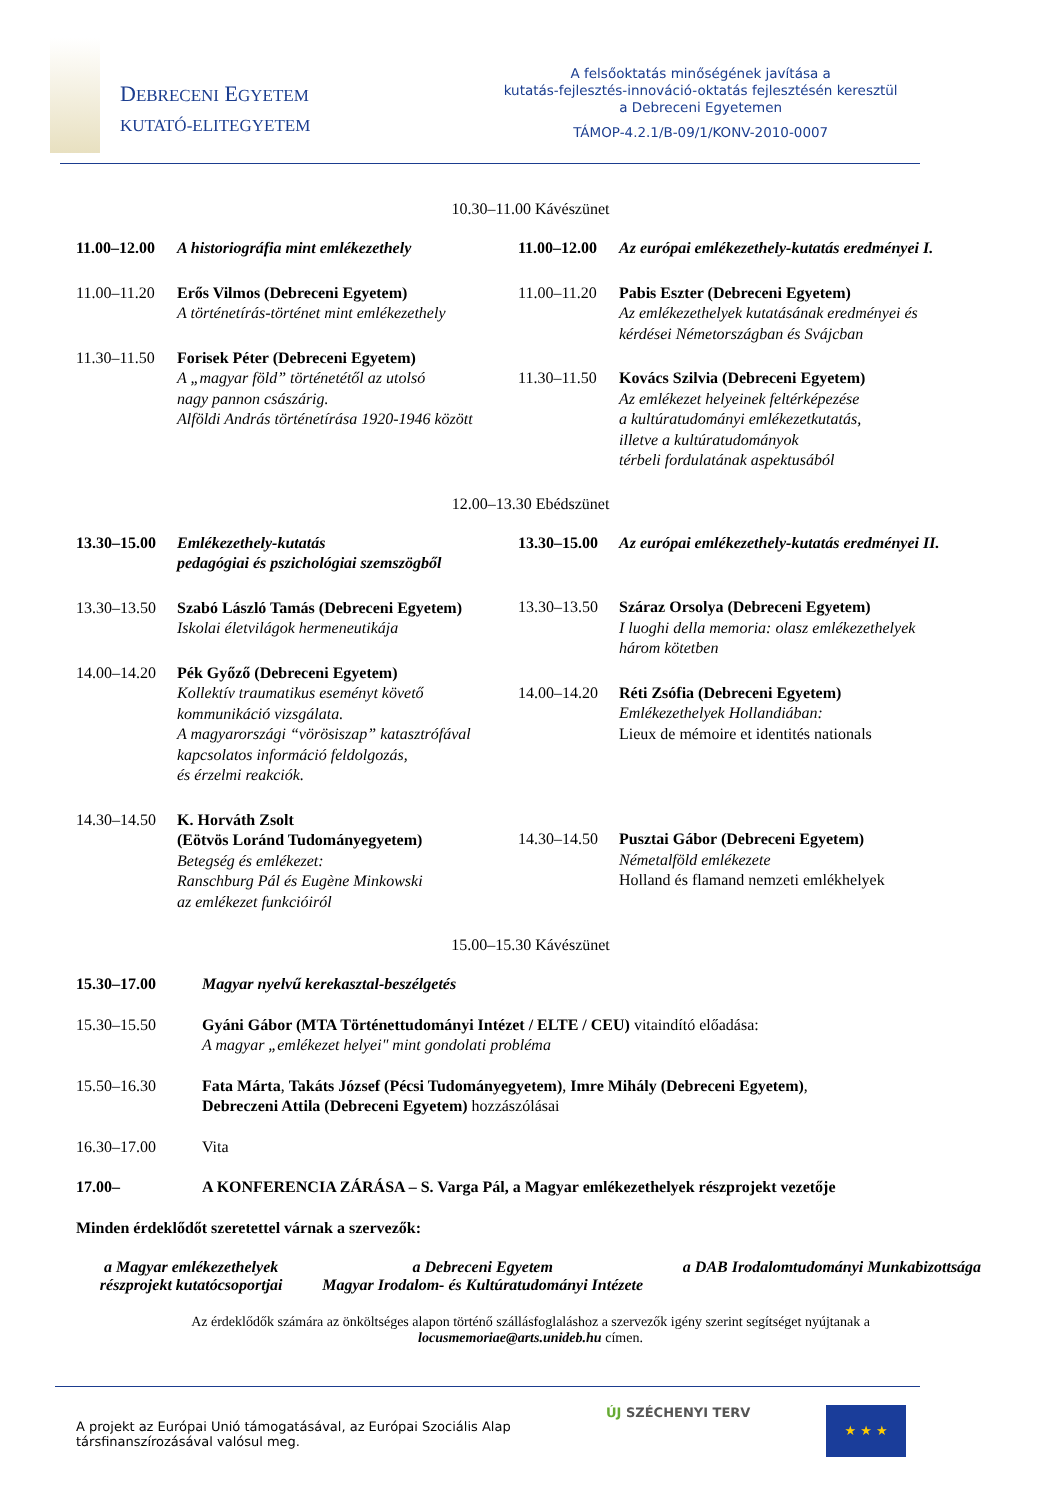DEBRECENI EGYETEM
KUTATÓ-ELITEGYETEM
A felsőoktatás minőségének javítása a
kutatás-fejlesztés-innováció-oktatás fejlesztésén keresztül
a Debreceni Egyetemen
TÁMOP-4.2.1/B-09/1/KONV-2010-0007
10.30–11.00 Kávészünet
11.00–12.00 A historiográfia mint emlékezethely
11.00–11.20 Erős Vilmos (Debreceni Egyetem)
A történetírás-történet mint emlékezethely
11.30–11.50 Forisek Péter (Debreceni Egyetem)
A „magyar föld” történetétől az utolsó
nagy pannon császárig.
Alföldi András történetírása 1920-1946 között
11.00–12.00 Az európai emlékezethely-kutatás eredményei I.
11.00–11.20 Pabis Eszter (Debreceni Egyetem)
Az emlékezethelyek kutatásának eredményei és kérdései Németországban és Svájcban
11.30–11.50 Kovács Szilvia (Debreceni Egyetem)
Az emlékezet helyeinek feltérképezése
a kultúratudományi emlékezetkutatás,
illetve a kultúratudományok
térbeli fordulatának aspektusából
12.00–13.30 Ebédszünet
13.30–15.00 Emlékezethely-kutatás
pedagógiai és pszichológiai szemszögből
13.30–13.50 Szabó László Tamás (Debreceni Egyetem)
Iskolai életvilágok hermeneutikája
14.00–14.20 Pék Győző (Debreceni Egyetem)
Kollektív traumatikus eseményt követő kommunikáció vizsgálata.
A magyarországi “vörösiszap” katasztrófával kapcsolatos információ feldolgozás,
és érzelmi reakciók.
14.30–14.50 K. Horváth Zsolt
(Eötvös Loránd Tudományegyetem)
Betegség és emlékezet:
Ranschburg Pál és Eugène Minkowski
az emlékezet funkcióiról
13.30–15.00 Az európai emlékezethely-kutatás eredményei II.
13.30–13.50 Száraz Orsolya (Debreceni Egyetem)
I luoghi della memoria: olasz emlékezethelyek három kötetben
14.00–14.20 Réti Zsófia (Debreceni Egyetem)
Emlékezethelyek Hollandiában:
Lieux de mémoire et identités nationals
14.30–14.50 Pusztai Gábor (Debreceni Egyetem)
Németalföld emlékezete
Holland és flamand nemzeti emlékhelyek
15.00–15.30 Kávészünet
15.30–17.00 Magyar nyelvű kerekasztal-beszélgetés
15.30–15.50 Gyáni Gábor (MTA Történettudományi Intézet / ELTE / CEU) vitaindító előadása:
A magyar „emlékezet helyei" mint gondolati probléma
15.50–16.30 Fata Márta, Takáts József (Pécsi Tudományegyetem), Imre Mihály (Debreceni Egyetem),
Debreczeni Attila (Debreceni Egyetem) hozzászólásai
16.30–17.00 Vita
17.00– A KONFERENCIA ZÁRÁSA – S. Varga Pál, a Magyar emlékezethelyek részprojekt vezetője
Minden érdeklődőt szeretettel várnak a szervezők:
a Magyar emlékezethelyek
részprojekt kutatócsoportjai a Debreceni Egyetem
Magyar Irodalom- és Kultúratudományi Intézete a DAB Irodalomtudományi Munkabizottsága
Az érdeklődők számára az önköltséges alapon történő szállásfoglaláshoz a szervezők igény szerint segítséget nyújtanak a
locusmemoriae@arts.unideb.hu címen.
A projekt az Európai Unió támogatásával, az Európai Szociális Alap társfinanszírozásával valósul meg. ÚJ SZÉCHENYI TERV ★ ★ ★